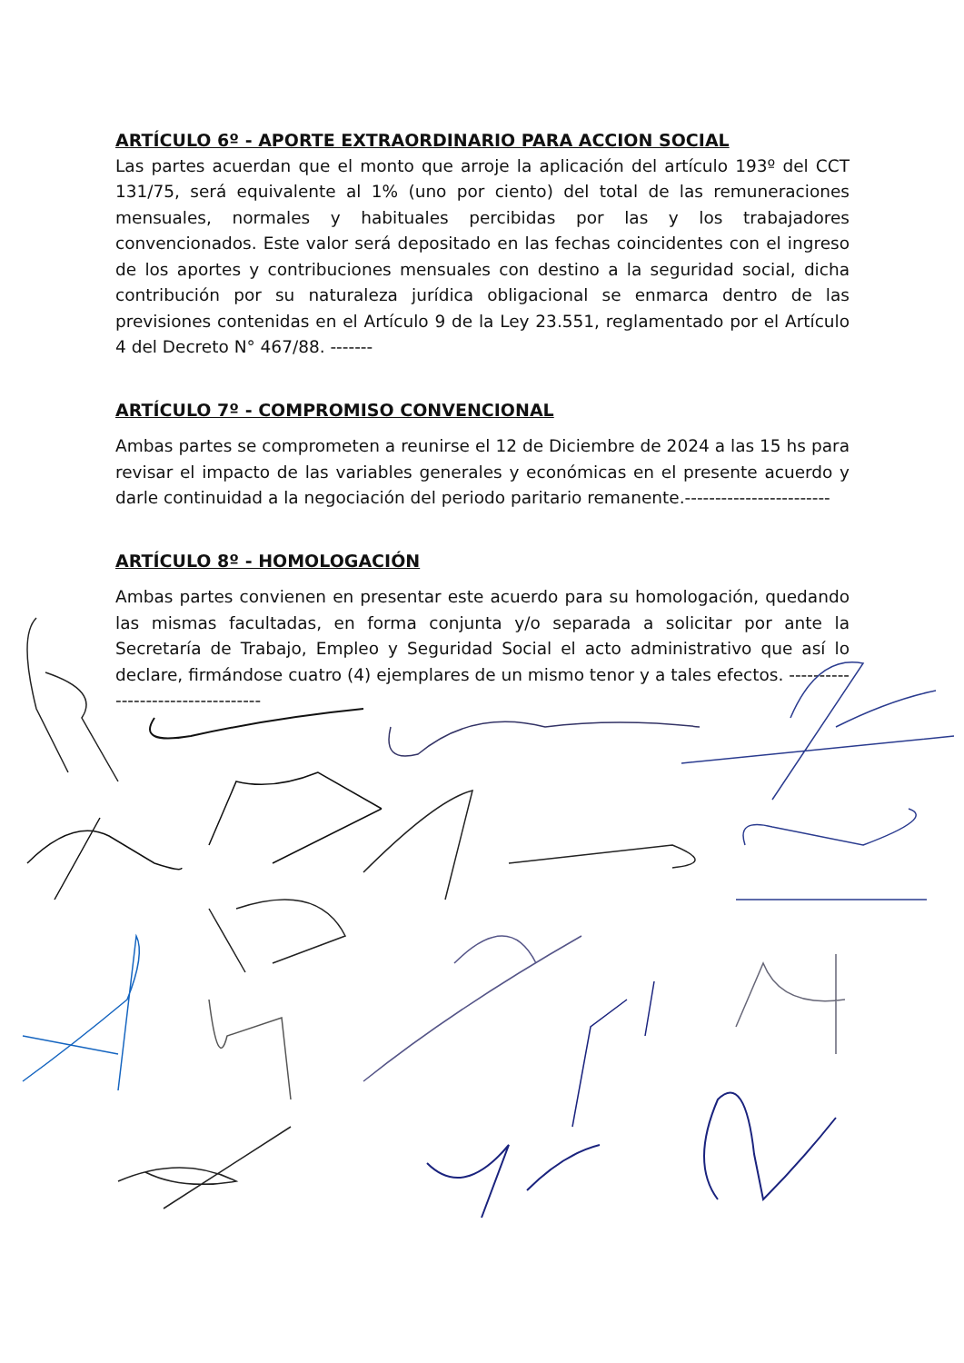ARTÍCULO 6º - APORTE EXTRAORDINARIO PARA ACCION SOCIAL
Las partes acuerdan que el monto que arroje la aplicación del artículo 193º del CCT 131/75, será equivalente al 1% (uno por ciento) del total de las remuneraciones mensuales, normales y habituales percibidas por las y los trabajadores convencionados. Este valor será depositado en las fechas coincidentes con el ingreso de los aportes y contribuciones mensuales con destino a la seguridad social, dicha contribución por su naturaleza jurídica obligacional se enmarca dentro de las previsiones contenidas en el Artículo 9 de la Ley 23.551, reglamentado por el Artículo 4 del Decreto N° 467/88. -------
ARTÍCULO 7º - COMPROMISO CONVENCIONAL
Ambas partes se comprometen a reunirse el 12 de Diciembre de 2024 a las 15 hs para revisar el impacto de las variables generales y económicas en el presente acuerdo y darle continuidad a la negociación del periodo paritario remanente.------------------------
ARTÍCULO 8º - HOMOLOGACIÓN
Ambas partes convienen en presentar este acuerdo para su homologación, quedando las mismas facultadas, en forma conjunta y/o separada a solicitar por ante la Secretaría de Trabajo, Empleo y Seguridad Social el acto administrativo que así lo declare, firmándose cuatro (4) ejemplares de un mismo tenor y a tales efectos. ----------------------------------